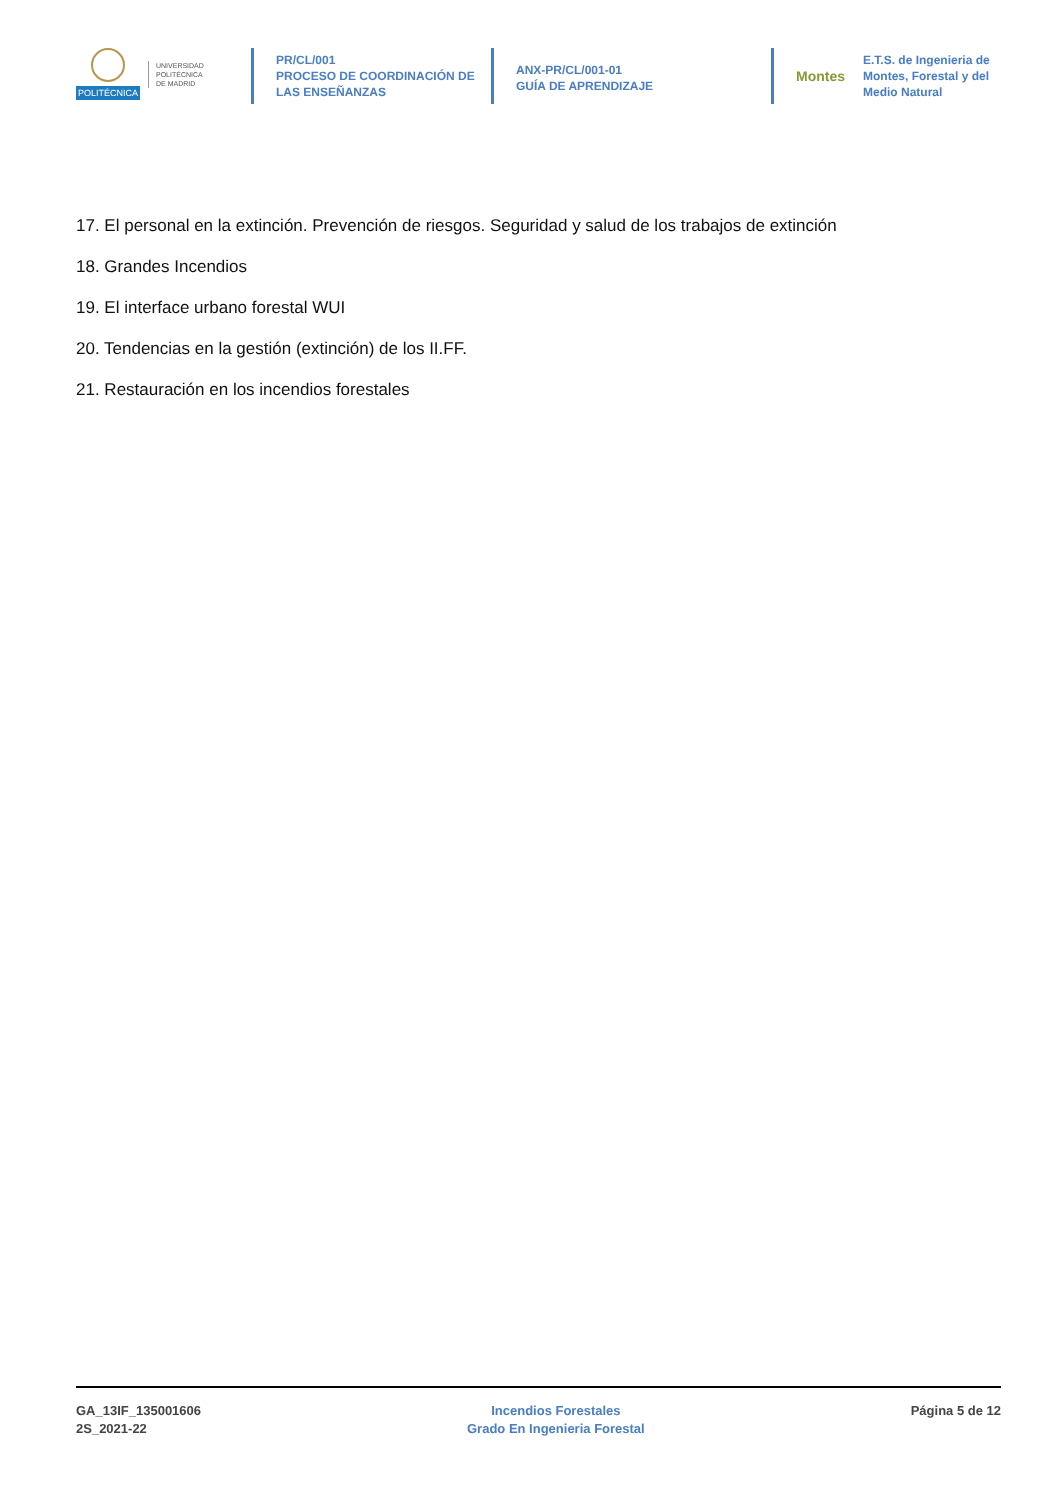POLITÉCNICA
UNIVERSIDAD
POLITÉCNICA
DE MADRID
PR/CL/001
PROCESO DE COORDINACIÓN DE
LAS ENSEÑANZAS
ANX-PR/CL/001-01
GUÍA DE APRENDIZAJE
Montes E.T.S. de Ingenieria de Montes, Forestal y del Medio Natural
17. El personal en la extinción. Prevención de riesgos. Seguridad y salud de los trabajos de extinción
18. Grandes Incendios
19. El interface urbano forestal WUI
20. Tendencias en la gestión (extinción) de los II.FF.
21. Restauración en los incendios forestales
GA_13IF_135001606
2S_2021-22
Incendios Forestales
Grado En Ingenieria Forestal
Página 5 de 12